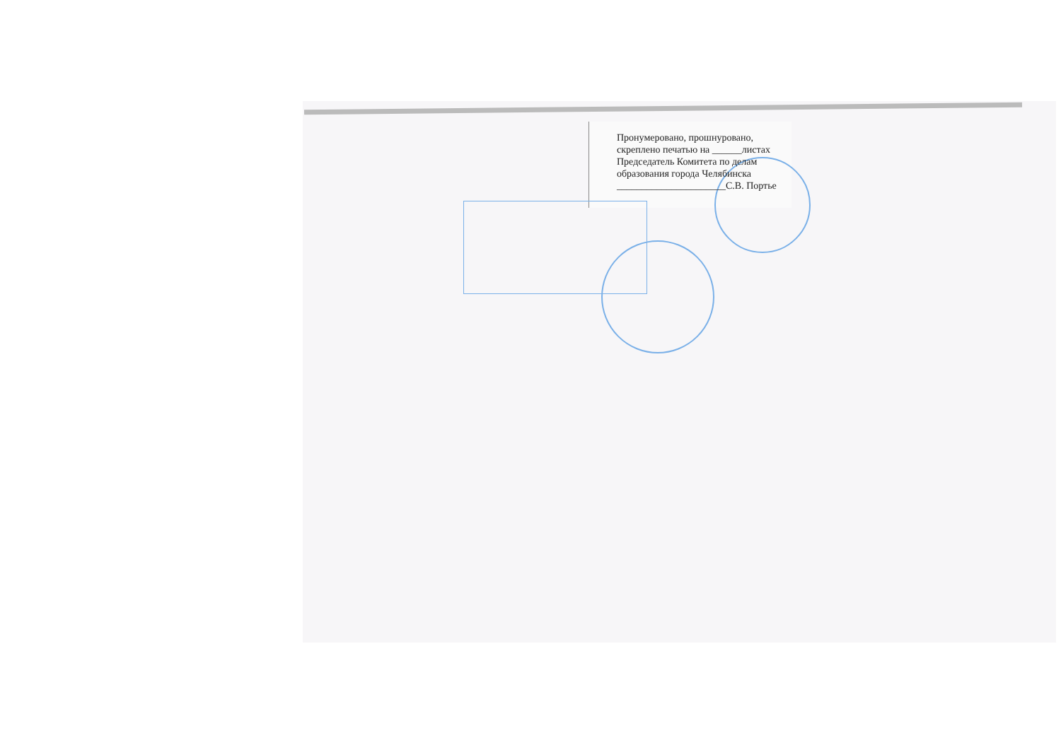Пронумеровано, прошнуровано,
скреплено печатью на ______листах
Председатель Комитета по делам
образования города Челябинска
______________________С.В. Портье